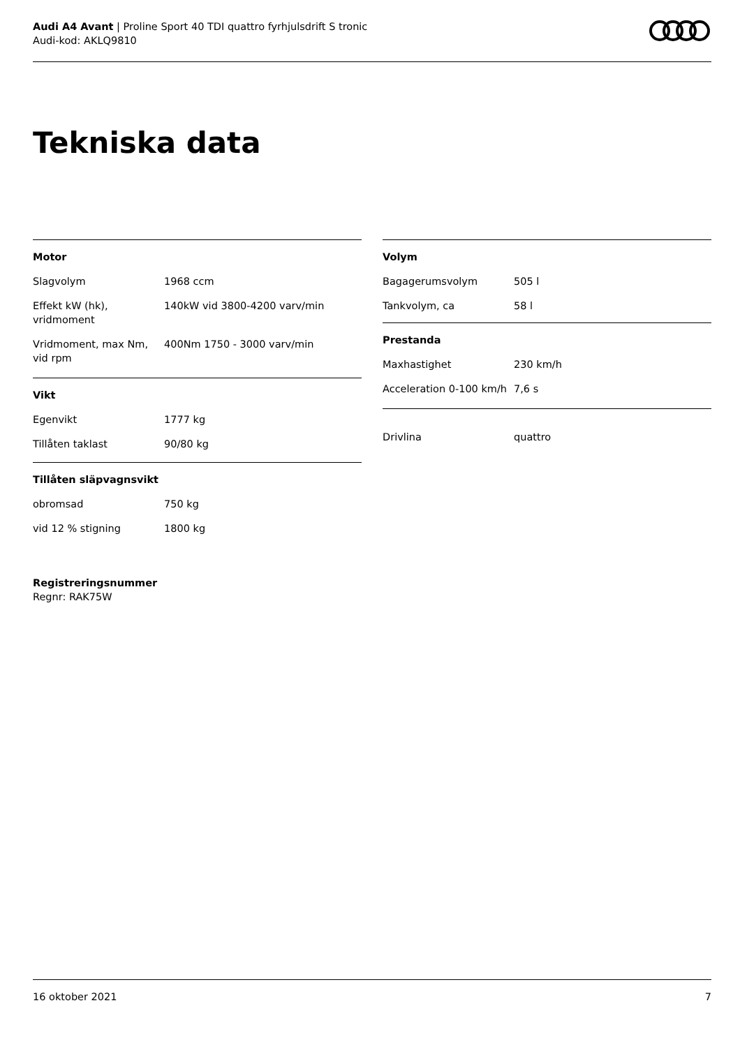Audi A4 Avant | Proline Sport 40 TDI quattro fyrhjulsdrift S tronic
Audi-kod: AKLQ9810
Tekniska data
| Motor | |
| --- | --- |
| Slagvolym | 1968 ccm |
| Effekt kW (hk), vridmoment | 140kW vid 3800-4200 varv/min |
| Vridmoment, max Nm, vid rpm | 400Nm 1750 - 3000 varv/min |
| Vikt | |
| Egenvikt | 1777 kg |
| Tillåten taklast | 90/80 kg |
| Tillåten släpvagnsvikt | |
| obromsad | 750 kg |
| vid 12 % stigning | 1800 kg |
| Volym | |
| --- | --- |
| Bagagerumsvolym | 505 l |
| Tankvolym, ca | 58 l |
| Prestanda | |
| Maxhastighet | 230 km/h |
| Acceleration 0-100 km/h | 7,6 s |
| Drivlina | quattro |
Registreringsnummer
Regnr: RAK75W
16 oktober 2021 7